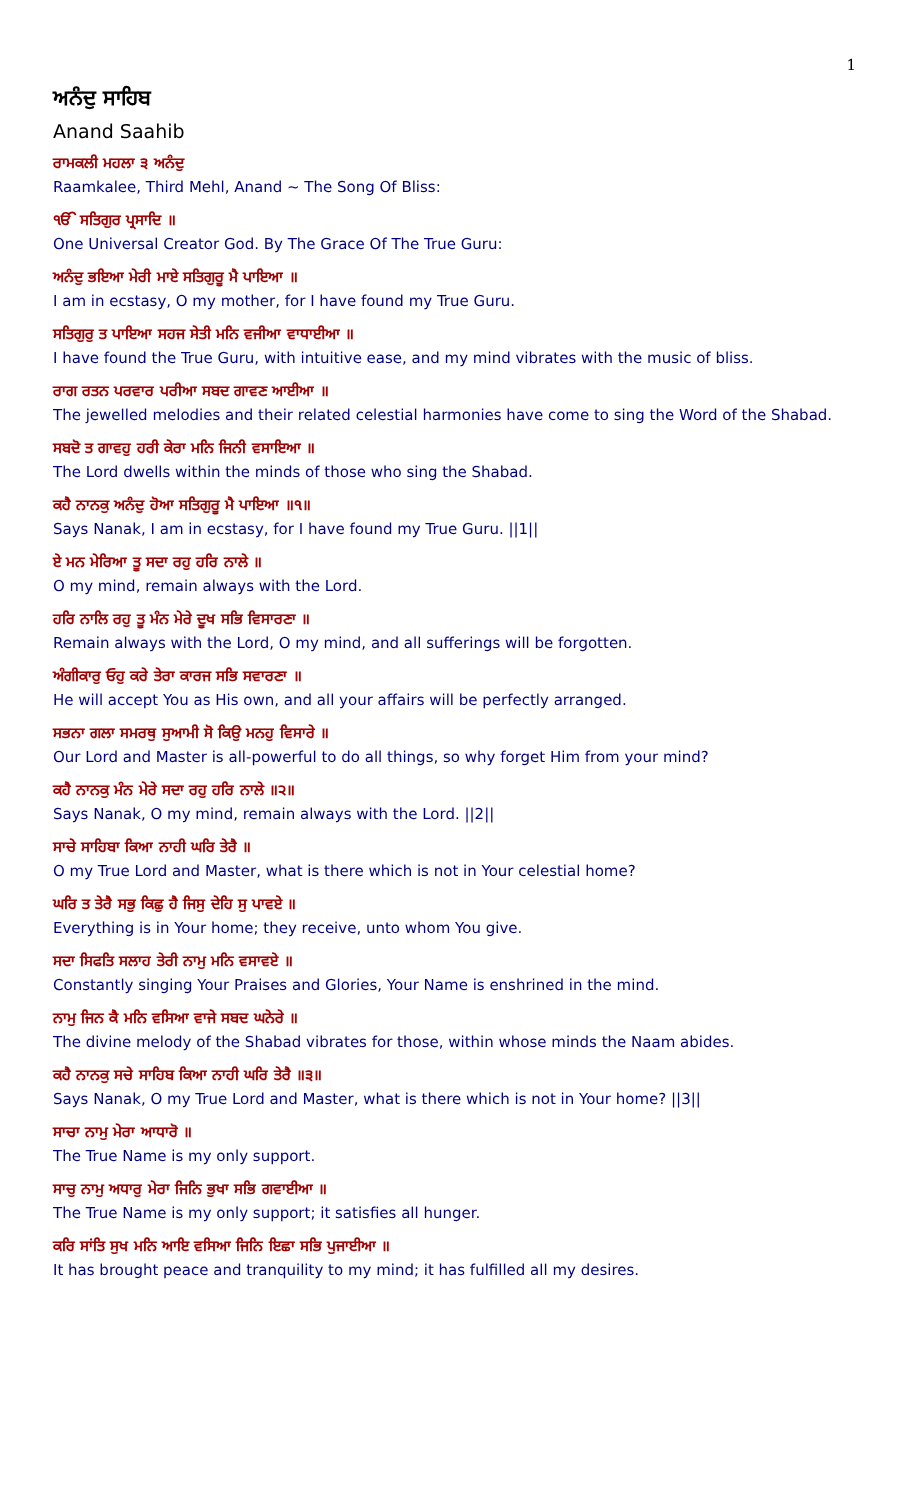1
ਅਨੰਦੁ ਸਾਹਿਬ
Anand Saahib
ਰਾਮਕਲੀ ਮਹਲਾ ੩ ਅਨੰਦੁ
Raamkalee, Third Mehl, Anand ~ The Song Of Bliss:
ੴ ਸਤਿਗੁਰ ਪ੍ਰਸਾਦਿ ॥
One Universal Creator God. By The Grace Of The True Guru:
ਅਨੰਦੁ ਭਇਆ ਮੇਰੀ ਮਾਏ ਸਤਿਗੁਰੂ ਮੈ ਪਾਇਆ ॥
I am in ecstasy, O my mother, for I have found my True Guru.
ਸਤਿਗੁਰੁ ਤ ਪਾਇਆ ਸਹਜ ਸੇਤੀ ਮਨਿ ਵਜੀਆ ਵਾਧਾਈਆ ॥
I have found the True Guru, with intuitive ease, and my mind vibrates with the music of bliss.
ਰਾਗ ਰਤਨ ਪਰਵਾਰ ਪਰੀਆ ਸਬਦ ਗਾਵਣ ਆਈਆ ॥
The jewelled melodies and their related celestial harmonies have come to sing the Word of the Shabad.
ਸਬਦੋ ਤ ਗਾਵਹੁ ਹਰੀ ਕੇਰਾ ਮਨਿ ਜਿਨੀ ਵਸਾਇਆ ॥
The Lord dwells within the minds of those who sing the Shabad.
ਕਹੈ ਨਾਨਕੁ ਅਨੰਦੁ ਹੋਆ ਸਤਿਗੁਰੂ ਮੈ ਪਾਇਆ ॥੧॥
Says Nanak, I am in ecstasy, for I have found my True Guru. ||1||
ਏ ਮਨ ਮੇਰਿਆ ਤੂ ਸਦਾ ਰਹੁ ਹਰਿ ਨਾਲੇ ॥
O my mind, remain always with the Lord.
ਹਰਿ ਨਾਲਿ ਰਹੁ ਤੂ ਮੰਨ ਮੇਰੇ ਦੂਖ ਸਭਿ ਵਿਸਾਰਣਾ ॥
Remain always with the Lord, O my mind, and all sufferings will be forgotten.
ਅੰਗੀਕਾਰੁ ਓਹੁ ਕਰੇ ਤੇਰਾ ਕਾਰਜ ਸਭਿ ਸਵਾਰਣਾ ॥
He will accept You as His own, and all your affairs will be perfectly arranged.
ਸਭਨਾ ਗਲਾ ਸਮਰਥੁ ਸੁਆਮੀ ਸੋ ਕਿਉ ਮਨਹੁ ਵਿਸਾਰੇ ॥
Our Lord and Master is all-powerful to do all things, so why forget Him from your mind?
ਕਹੈ ਨਾਨਕੁ ਮੰਨ ਮੇਰੇ ਸਦਾ ਰਹੁ ਹਰਿ ਨਾਲੇ ॥੨॥
Says Nanak, O my mind, remain always with the Lord. ||2||
ਸਾਚੇ ਸਾਹਿਬਾ ਕਿਆ ਨਾਹੀ ਘਰਿ ਤੇਰੈ ॥
O my True Lord and Master, what is there which is not in Your celestial home?
ਘਰਿ ਤ ਤੇਰੈ ਸਭੁ ਕਿਛੁ ਹੈ ਜਿਸੁ ਦੇਹਿ ਸੁ ਪਾਵਏ ॥
Everything is in Your home; they receive, unto whom You give.
ਸਦਾ ਸਿਫਤਿ ਸਲਾਹ ਤੇਰੀ ਨਾਮੁ ਮਨਿ ਵਸਾਵਏ ॥
Constantly singing Your Praises and Glories, Your Name is enshrined in the mind.
ਨਾਮੁ ਜਿਨ ਕੈ ਮਨਿ ਵਸਿਆ ਵਾਜੇ ਸਬਦ ਘਨੇਰੇ ॥
The divine melody of the Shabad vibrates for those, within whose minds the Naam abides.
ਕਹੈ ਨਾਨਕੁ ਸਚੇ ਸਾਹਿਬ ਕਿਆ ਨਾਹੀ ਘਰਿ ਤੇਰੈ ॥੩॥
Says Nanak, O my True Lord and Master, what is there which is not in Your home? ||3||
ਸਾਚਾ ਨਾਮੁ ਮੇਰਾ ਆਧਾਰੋ ॥
The True Name is my only support.
ਸਾਚੁ ਨਾਮੁ ਅਧਾਰੁ ਮੇਰਾ ਜਿਨਿ ਭੁਖਾ ਸਭਿ ਗਵਾਈਆ ॥
The True Name is my only support; it satisfies all hunger.
ਕਰਿ ਸਾਂਤਿ ਸੁਖ ਮਨਿ ਆਇ ਵਸਿਆ ਜਿਨਿ ਇਛਾ ਸਭਿ ਪੁਜਾਈਆ ॥
It has brought peace and tranquility to my mind; it has fulfilled all my desires.